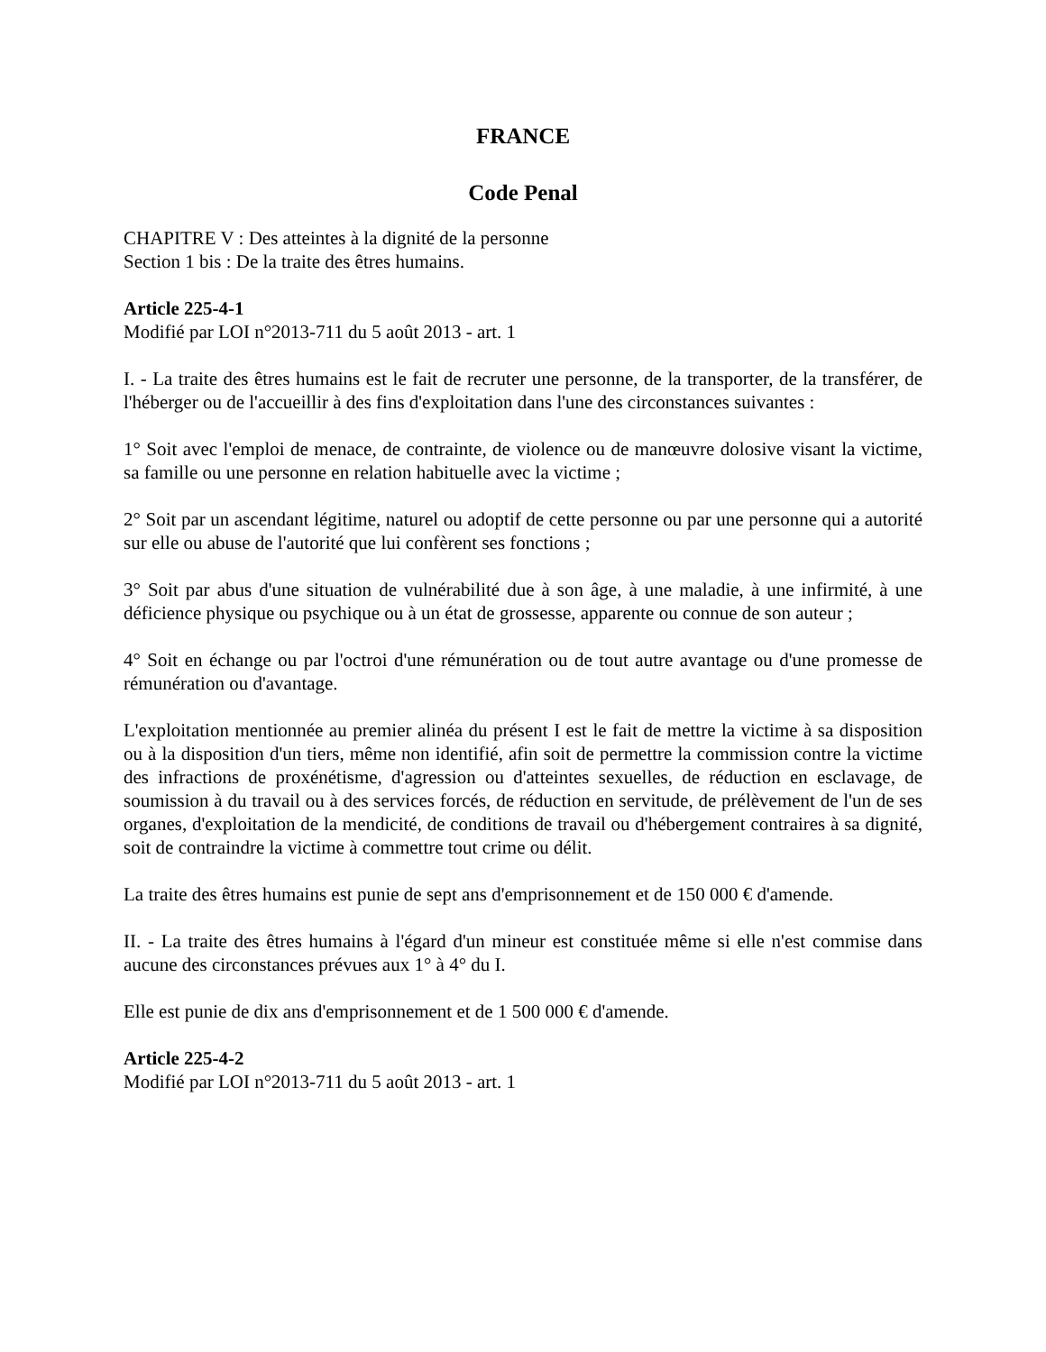FRANCE
Code Penal
CHAPITRE V : Des atteintes à la dignité de la personne
Section 1 bis : De la traite des êtres humains.
Article 225-4-1
Modifié par LOI n°2013-711 du 5 août 2013 - art. 1
I. - La traite des êtres humains est le fait de recruter une personne, de la transporter, de la transférer, de l'héberger ou de l'accueillir à des fins d'exploitation dans l'une des circonstances suivantes :
1° Soit avec l'emploi de menace, de contrainte, de violence ou de manœuvre dolosive visant la victime, sa famille ou une personne en relation habituelle avec la victime ;
2° Soit par un ascendant légitime, naturel ou adoptif de cette personne ou par une personne qui a autorité sur elle ou abuse de l'autorité que lui confèrent ses fonctions ;
3° Soit par abus d'une situation de vulnérabilité due à son âge, à une maladie, à une infirmité, à une déficience physique ou psychique ou à un état de grossesse, apparente ou connue de son auteur ;
4° Soit en échange ou par l'octroi d'une rémunération ou de tout autre avantage ou d'une promesse de rémunération ou d'avantage.
L'exploitation mentionnée au premier alinéa du présent I est le fait de mettre la victime à sa disposition ou à la disposition d'un tiers, même non identifié, afin soit de permettre la commission contre la victime des infractions de proxénétisme, d'agression ou d'atteintes sexuelles, de réduction en esclavage, de soumission à du travail ou à des services forcés, de réduction en servitude, de prélèvement de l'un de ses organes, d'exploitation de la mendicité, de conditions de travail ou d'hébergement contraires à sa dignité, soit de contraindre la victime à commettre tout crime ou délit.
La traite des êtres humains est punie de sept ans d'emprisonnement et de 150 000 € d'amende.
II. - La traite des êtres humains à l'égard d'un mineur est constituée même si elle n'est commise dans aucune des circonstances prévues aux 1° à 4° du I.
Elle est punie de dix ans d'emprisonnement et de 1 500 000 € d'amende.
Article 225-4-2
Modifié par LOI n°2013-711 du 5 août 2013 - art. 1